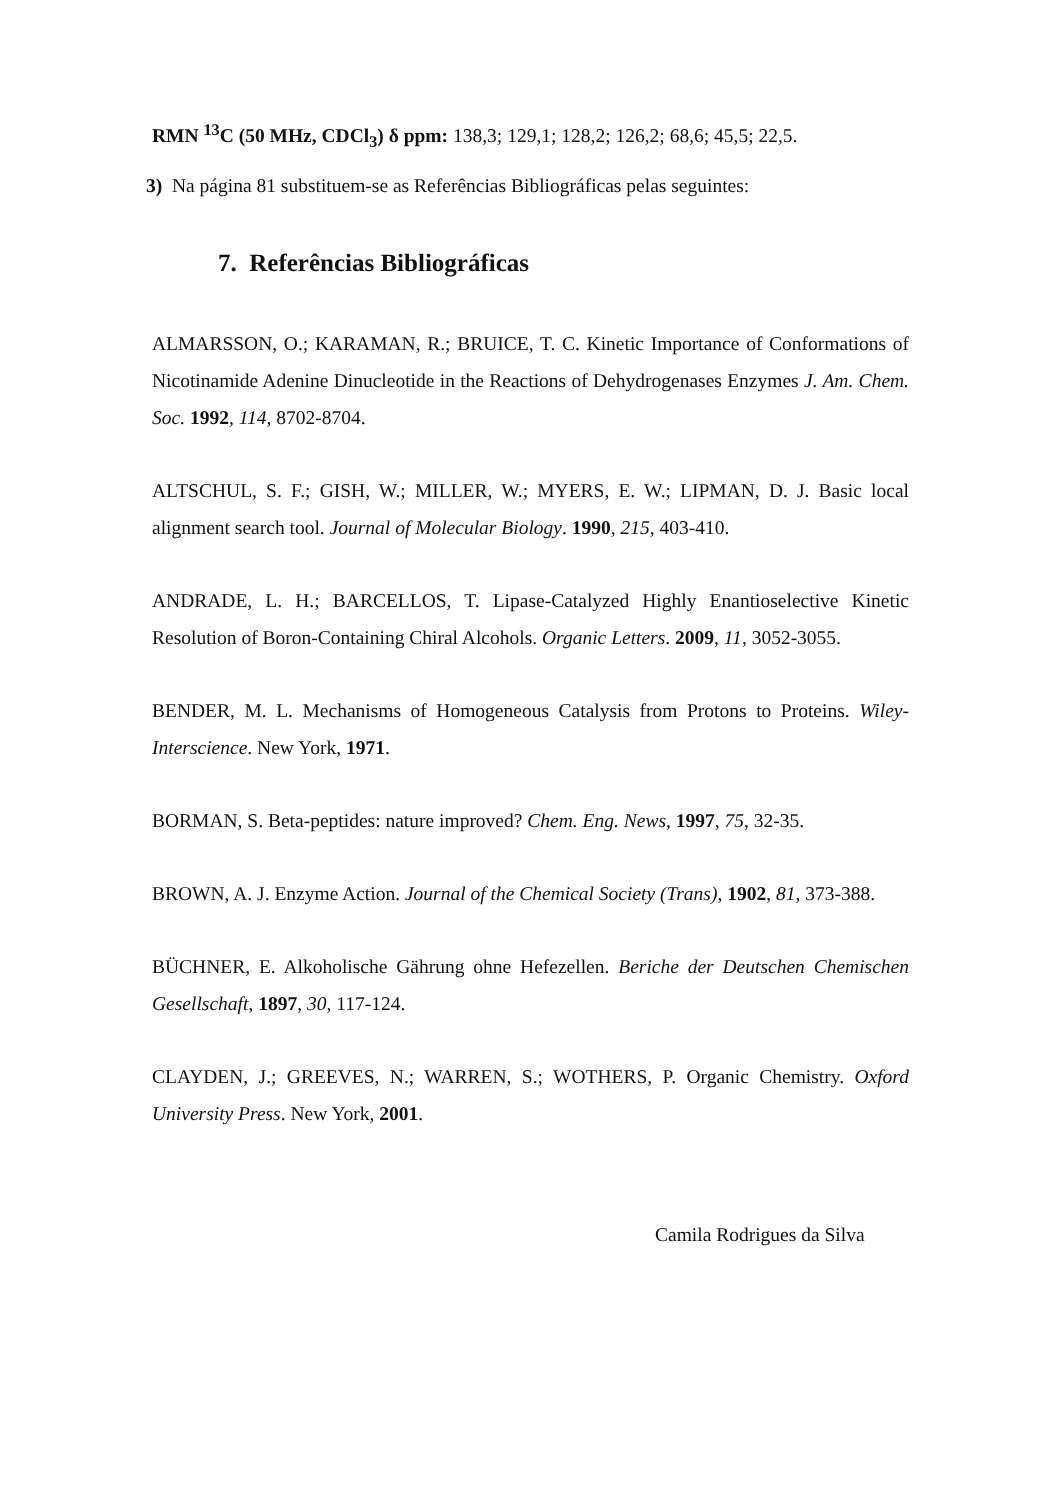RMN <sup>13</sup>C (50 MHz, CDCl<sub>3</sub>) δ ppm: 138,3; 129,1; 128,2; 126,2; 68,6; 45,5; 22,5.
3) Na página 81 substituem-se as Referências Bibliográficas pelas seguintes:
7. Referências Bibliográficas
ALMARSSON, O.; KARAMAN, R.; BRUICE, T. C. Kinetic Importance of Conformations of Nicotinamide Adenine Dinucleotide in the Reactions of Dehydrogenases Enzymes J. Am. Chem. Soc. 1992, 114, 8702-8704.
ALTSCHUL, S. F.; GISH, W.; MILLER, W.; MYERS, E. W.; LIPMAN, D. J. Basic local alignment search tool. Journal of Molecular Biology. 1990, 215, 403-410.
ANDRADE, L. H.; BARCELLOS, T. Lipase-Catalyzed Highly Enantioselective Kinetic Resolution of Boron-Containing Chiral Alcohols. Organic Letters. 2009, 11, 3052-3055.
BENDER, M. L. Mechanisms of Homogeneous Catalysis from Protons to Proteins. Wiley-Interscience. New York, 1971.
BORMAN, S. Beta-peptides: nature improved? Chem. Eng. News, 1997, 75, 32-35.
BROWN, A. J. Enzyme Action. Journal of the Chemical Society (Trans), 1902, 81, 373-388.
BÜCHNER, E. Alkoholische Gährung ohne Hefezellen. Beriche der Deutschen Chemischen Gesellschaft, 1897, 30, 117-124.
CLAYDEN, J.; GREEVES, N.; WARREN, S.; WOTHERS, P. Organic Chemistry. Oxford University Press. New York, 2001.
Camila Rodrigues da Silva